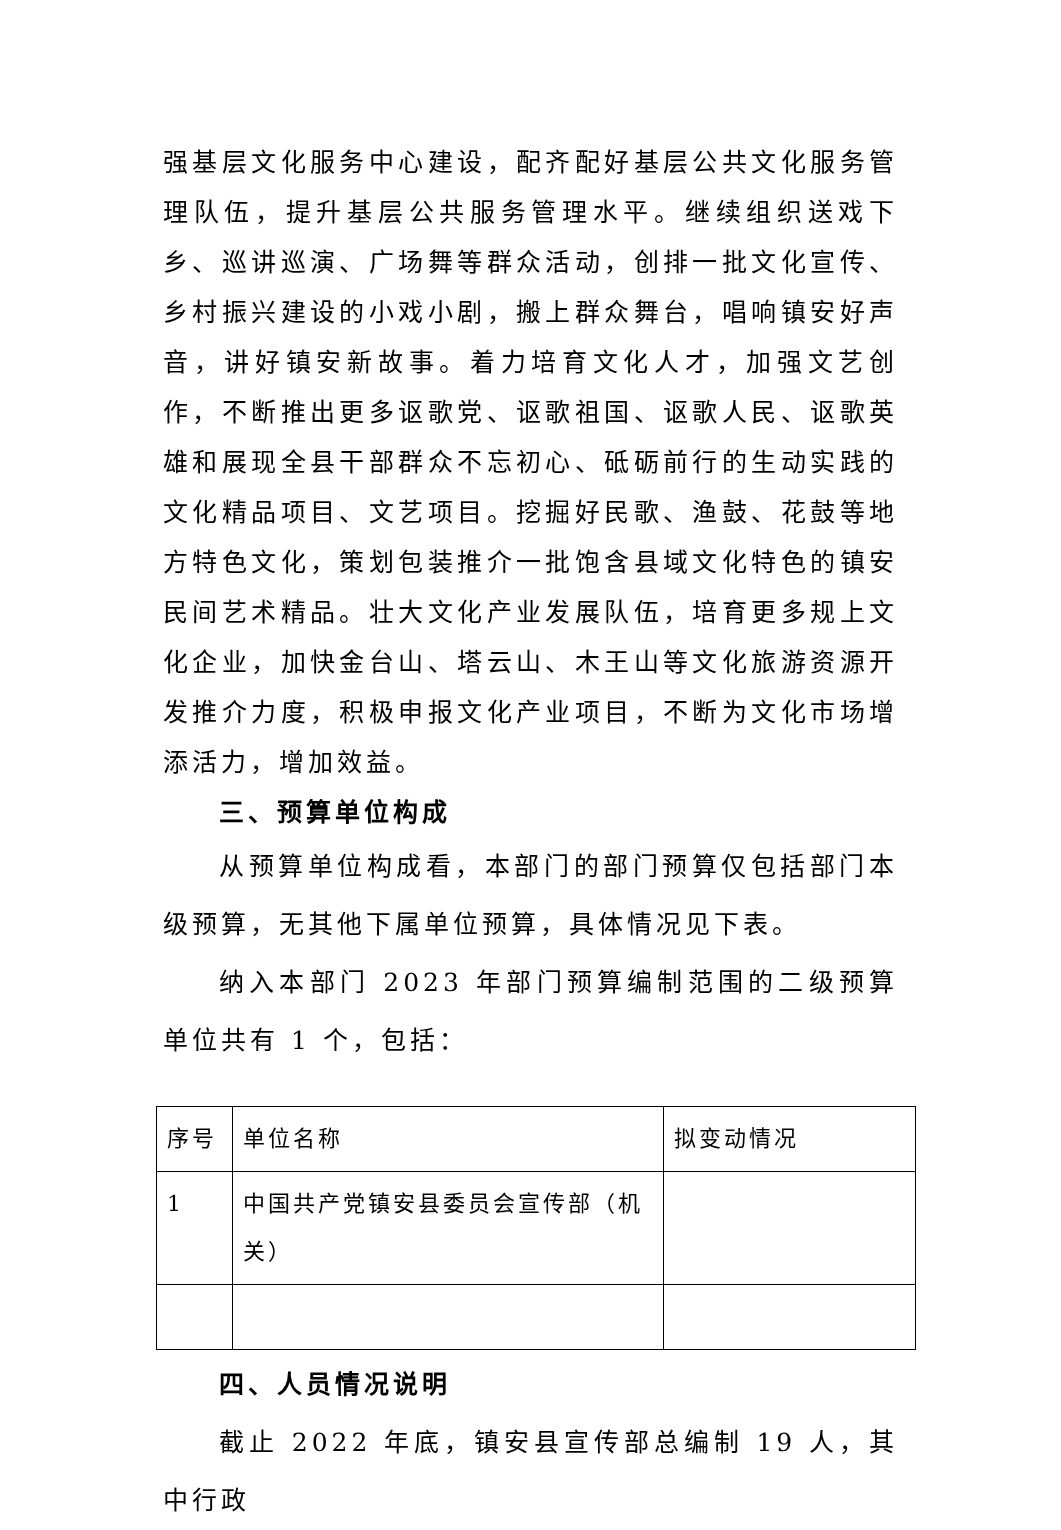强基层文化服务中心建设，配齐配好基层公共文化服务管理队伍，提升基层公共服务管理水平。继续组织送戏下乡、巡讲巡演、广场舞等群众活动，创排一批文化宣传、乡村振兴建设的小戏小剧，搬上群众舞台，唱响镇安好声音，讲好镇安新故事。着力培育文化人才，加强文艺创作，不断推出更多讴歌党、讴歌祖国、讴歌人民、讴歌英雄和展现全县干部群众不忘初心、砥砺前行的生动实践的文化精品项目、文艺项目。挖掘好民歌、渔鼓、花鼓等地方特色文化，策划包装推介一批饱含县域文化特色的镇安民间艺术精品。壮大文化产业发展队伍，培育更多规上文化企业，加快金台山、塔云山、木王山等文化旅游资源开发推介力度，积极申报文化产业项目，不断为文化市场增添活力，增加效益。
三、预算单位构成
从预算单位构成看，本部门的部门预算仅包括部门本级预算，无其他下属单位预算，具体情况见下表。
纳入本部门 2023 年部门预算编制范围的二级预算单位共有 1 个，包括：
| 序号 | 单位名称 | 拟变动情况 |
| 1 | 中国共产党镇安县委员会宣传部（机关） | |
四、人员情况说明
截止 2022 年底，镇安县宣传部总编制 19 人，其中行政